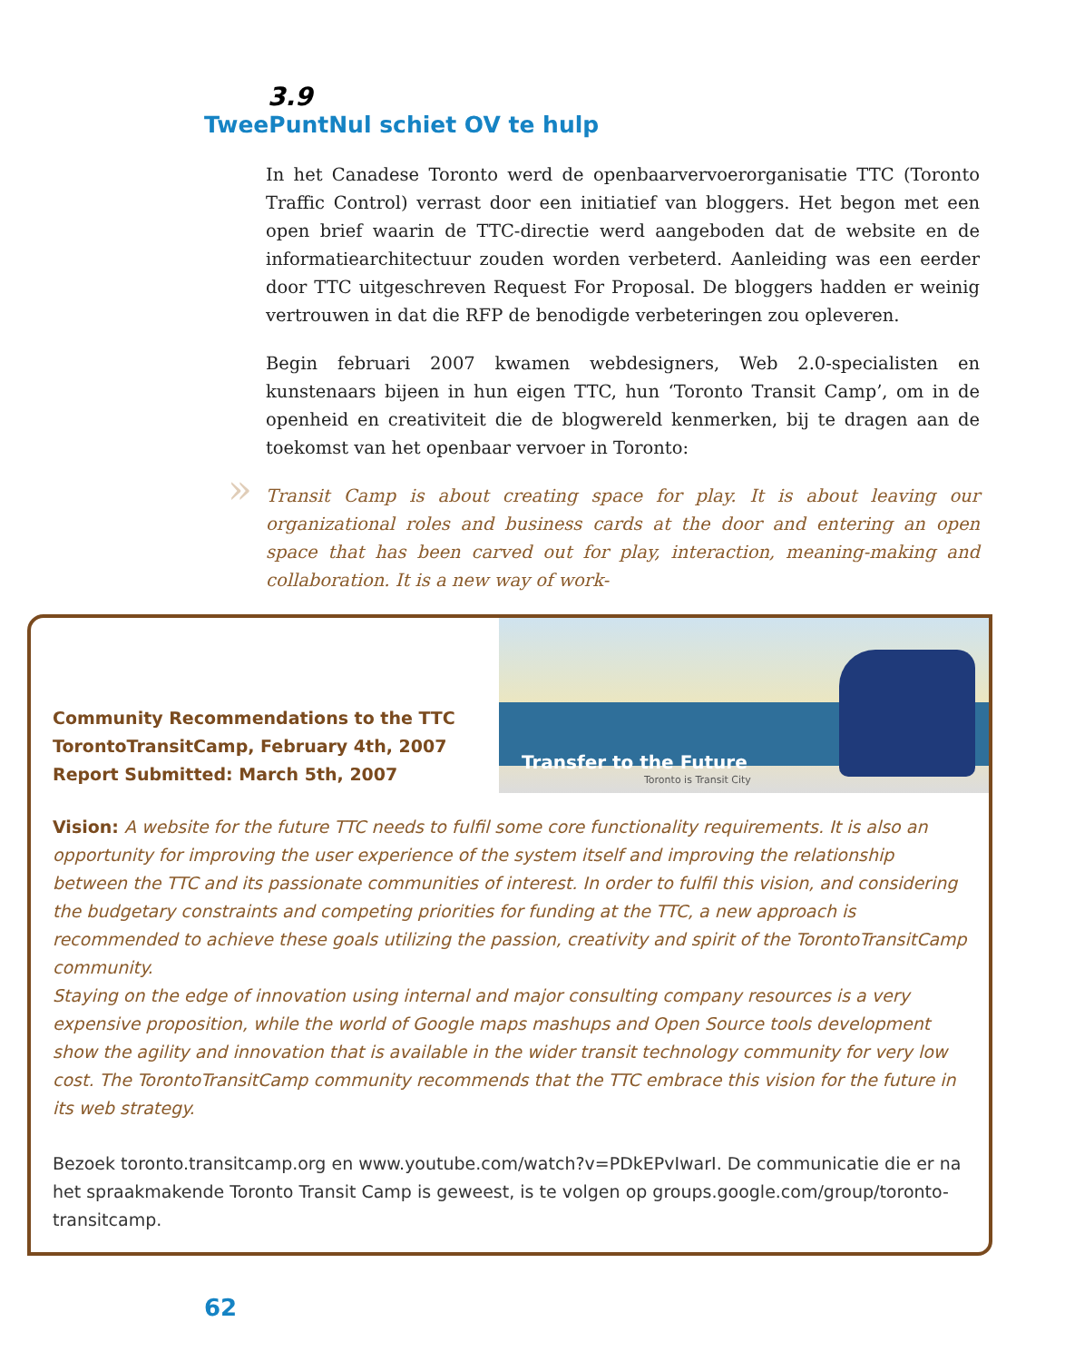3.9
TweePuntNul schiet OV te hulp
In het Canadese Toronto werd de openbaarvervoerorganisatie TTC (Toronto Traffic Control) verrast door een initiatief van bloggers. Het begon met een open brief waarin de TTC-directie werd aangeboden dat de website en de informatiearchitectuur zouden worden verbeterd. Aanleiding was een eerder door TTC uitgeschreven Request For Proposal. De bloggers hadden er weinig vertrouwen in dat die RFP de benodigde verbeteringen zou opleveren.
Begin februari 2007 kwamen webdesigners, Web 2.0-specialisten en kunstenaars bijeen in hun eigen TTC, hun ‘Toronto Transit Camp’, om in de openheid en creativiteit die de blogwereld kenmerken, bij te dragen aan de toekomst van het openbaar vervoer in Toronto:
» Transit Camp is about creating space for play. It is about leaving our organizational roles and business cards at the door and entering an open space that has been carved out for play, interaction, meaning-making and collaboration. It is a new way of work-
Community Recommendations to the TTC
TorontoTransitCamp, February 4th, 2007
Report Submitted: March 5th, 2007
Transfer to the Future
Toronto is Transit City
Vision: A website for the future TTC needs to fulfil some core functionality requirements. It is also an opportunity for improving the user experience of the system itself and improving the relationship between the TTC and its passionate communities of interest. In order to fulfil this vision, and considering the budgetary constraints and competing priorities for funding at the TTC, a new approach is recommended to achieve these goals utilizing the passion, creativity and spirit of the TorontoTransitCamp community.
Staying on the edge of innovation using internal and major consulting company resources is a very expensive proposition, while the world of Google maps mashups and Open Source tools development show the agility and innovation that is available in the wider transit technology community for very low cost. The TorontoTransitCamp community recommends that the TTC embrace this vision for the future in its web strategy.
Bezoek toronto.transitcamp.org en www.youtube.com/watch?v=PDkEPvIwarI. De communicatie die er na het spraakmakende Toronto Transit Camp is geweest, is te volgen op groups.google.com/group/toronto-transitcamp.
62